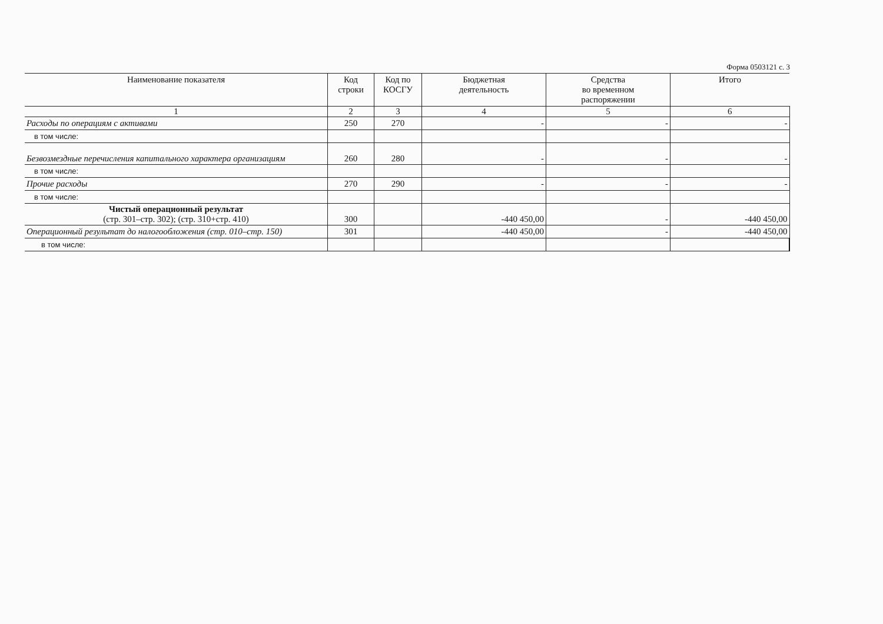Форма 0503121 с. 3
| Наименование показателя | Код строки | Код по КОСГУ | Бюджетная деятельность | Средства во временном распоряжении | Итого |
| --- | --- | --- | --- | --- | --- |
| 1 | 2 | 3 | 4 | 5 | 6 |
| Расходы по операциям с активами | 250 | 270 | - | - | - |
| в том числе: | | | | | |
| Безвозмездные перечисления капитального характера организациям | 260 | 280 | - | - | - |
| в том числе: | | | | | |
| Прочие расходы | 270 | 290 | - | - | - |
| в том числе: | | | | | |
| Чистый операционный результат (стр. 301–стр. 302); (стр. 310+стр. 410) | 300 | | -440 450,00 | - | -440 450,00 |
| Операционный результат до налогообложения (стр. 010–стр. 150) | 301 | | -440 450,00 | - | -440 450,00 |
| в том числе: | | | | | |